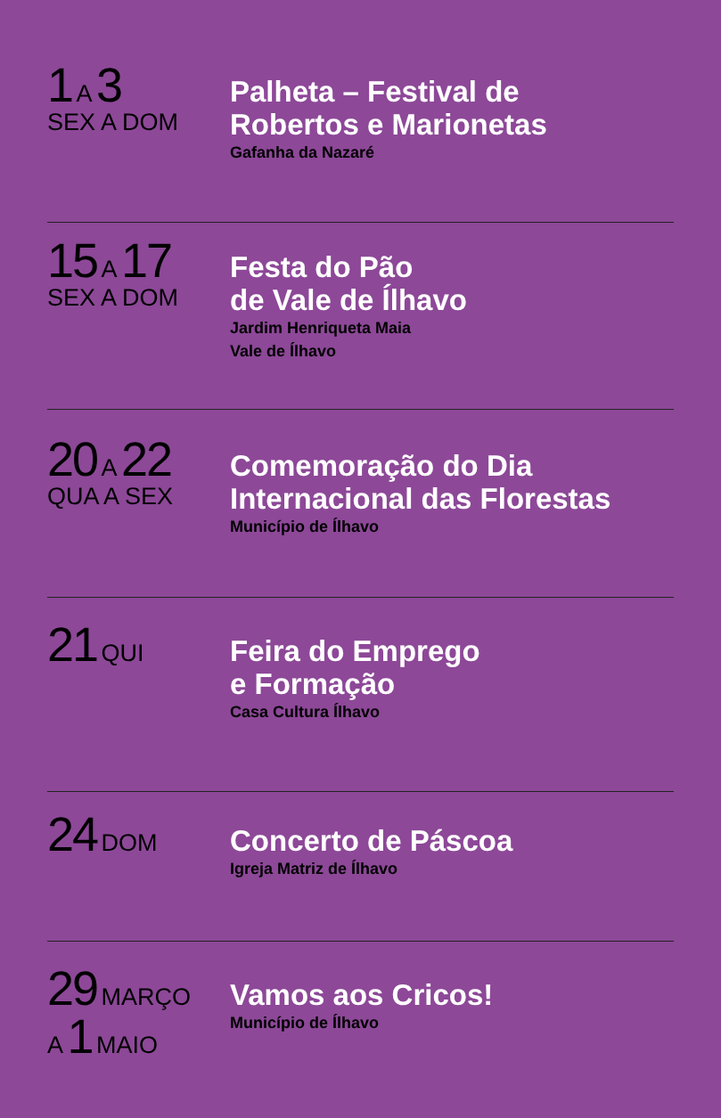1 A 3
SEX A DOM
Palheta – Festival de
Robertos e Marionetas
Gafanha da Nazaré
15 A 17
SEX A DOM
Festa do Pão
de Vale de Ílhavo
Jardim Henriqueta Maia
Vale de Ílhavo
20 A 22
QUA A SEX
Comemoração do Dia
Internacional das Florestas
Município de Ílhavo
21 QUI
Feira do Emprego
e Formação
Casa Cultura Ílhavo
24 DOM
Concerto de Páscoa
Igreja Matriz de Ílhavo
29 MARÇO
A 1 MAIO
Vamos aos Cricos!
Município de Ílhavo